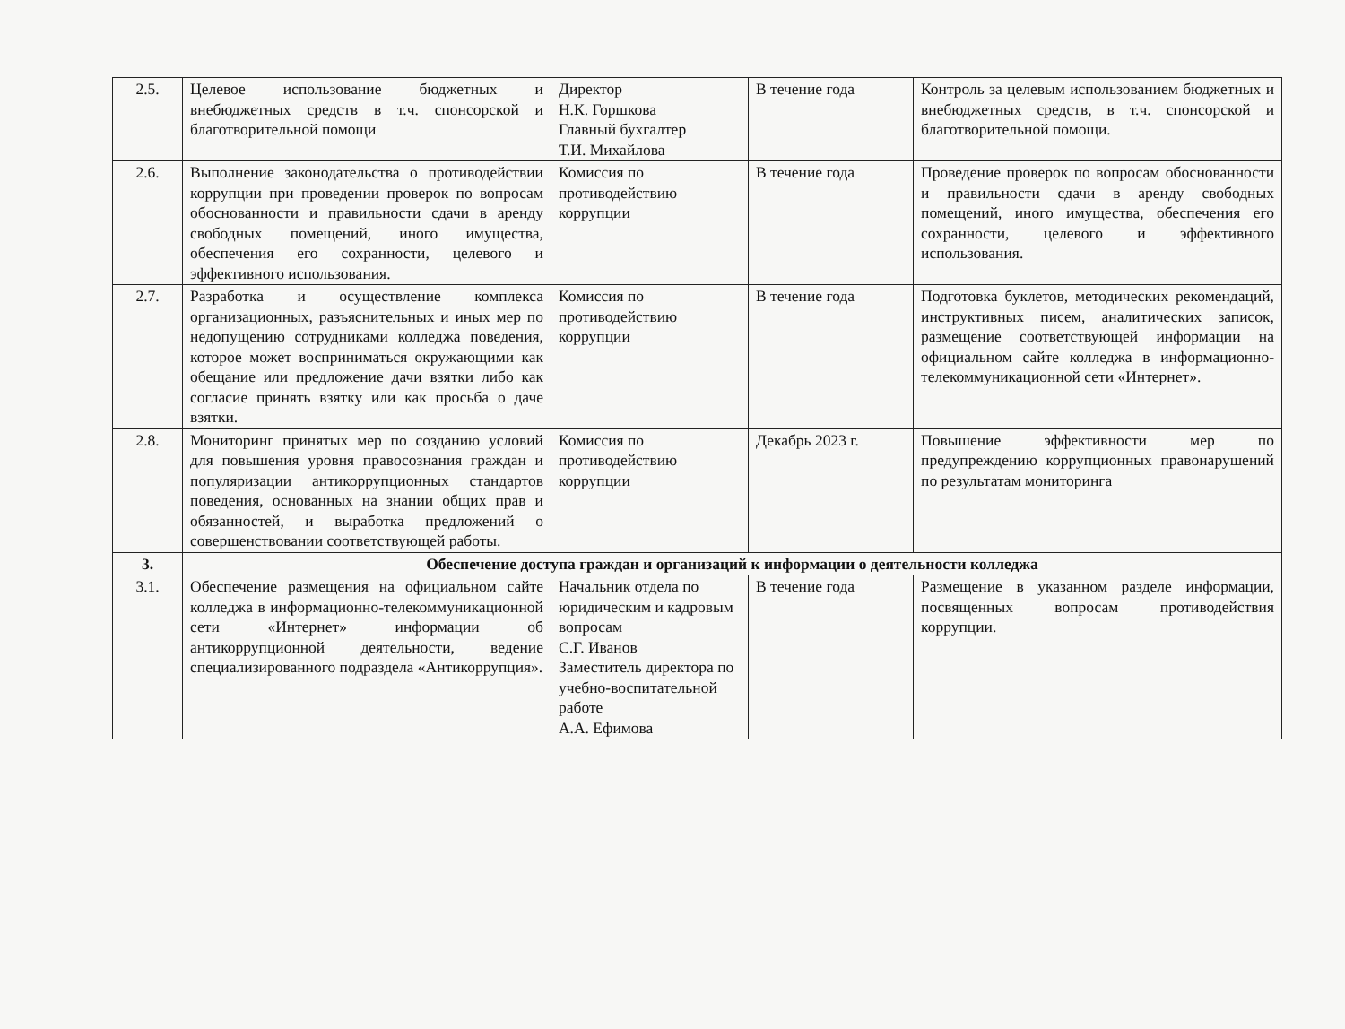| 2.5. | Целевое использование бюджетных и внебюджетных средств в т.ч. спонсорской и благотворительной помощи | Директор Н.К. Горшкова Главный бухгалтер Т.И. Михайлова | В течение года | Контроль за целевым использованием бюджетных и внебюджетных средств, в т.ч. спонсорской и благотворительной помощи. |
| 2.6. | Выполнение законодательства о противодействии коррупции при проведении проверок по вопросам обоснованности и правильности сдачи в аренду свободных помещений, иного имущества, обеспечения его сохранности, целевого и эффективного использования. | Комиссия по противодействию коррупции | В течение года | Проведение проверок по вопросам обоснованности и правильности сдачи в аренду свободных помещений, иного имущества, обеспечения его сохранности, целевого и эффективного использования. |
| 2.7. | Разработка и осуществление комплекса организационных, разъяснительных и иных мер по недопущению сотрудниками колледжа поведения, которое может восприниматься окружающими как обещание или предложение дачи взятки либо как согласие принять взятку или как просьба о даче взятки. | Комиссия по противодействию коррупции | В течение года | Подготовка буклетов, методических рекомендаций, инструктивных писем, аналитических записок, размещение соответствующей информации на официальном сайте колледжа в информационно-телекоммуникационной сети «Интернет». |
| 2.8. | Мониторинг принятых мер по созданию условий для повышения уровня правосознания граждан и популяризации антикоррупционных стандартов поведения, основанных на знании общих прав и обязанностей, и выработка предложений о совершенствовании соответствующей работы. | Комиссия по противодействию коррупции | Декабрь 2023 г. | Повышение эффективности мер по предупреждению коррупционных правонарушений по результатам мониторинга |
| 3. | Обеспечение доступа граждан и организаций к информации о деятельности колледжа | | | |
| 3.1. | Обеспечение размещения на официальном сайте колледжа в информационно-телекоммуникационной сети «Интернет» информации об антикоррупционной деятельности, ведение специализированного подраздела «Антикоррупция». | Начальник отдела по юридическим и кадровым вопросам С.Г. Иванов Заместитель директора по учебно-воспитательной работе А.А. Ефимова | В течение года | Размещение в указанном разделе информации, посвященных вопросам противодействия коррупции. |